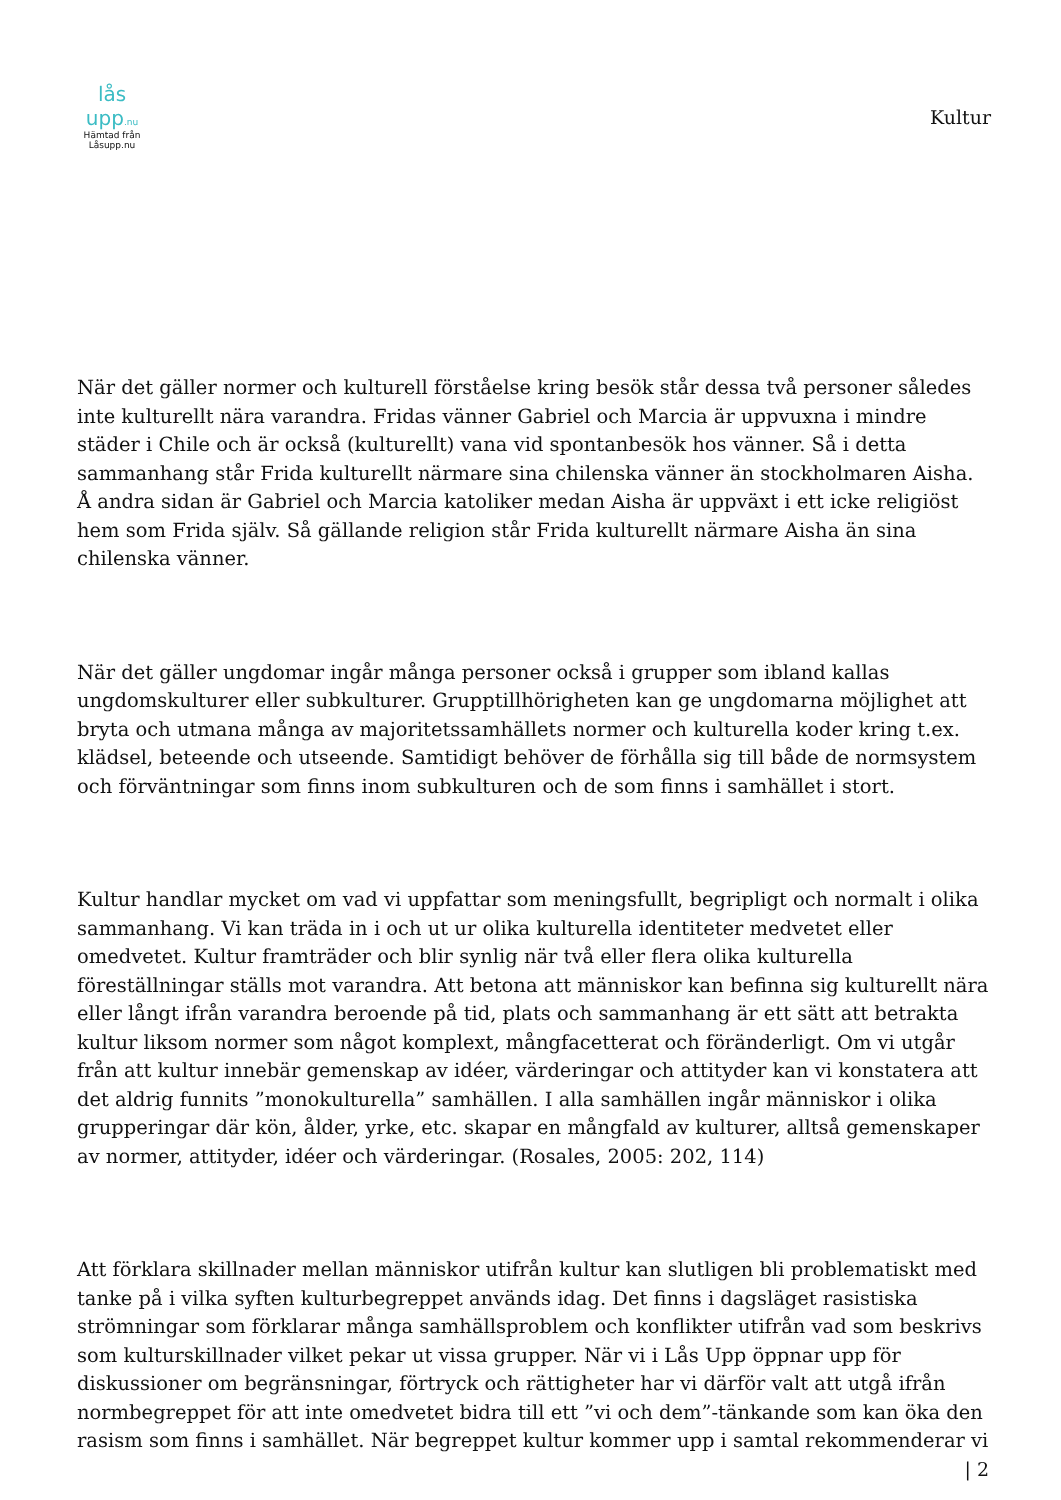lås upp.nu
Hämtad från
Låsupp.nu
Kultur
När det gäller normer och kulturell förståelse kring besök står dessa två personer således inte kulturellt nära varandra. Fridas vänner Gabriel och Marcia är uppvuxna i mindre städer i Chile och är också (kulturellt) vana vid spontanbesök hos vänner. Så i detta sammanhang står Frida kulturellt närmare sina chilenska vänner än stockholmaren Aisha. Å andra sidan är Gabriel och Marcia katoliker medan Aisha är uppväxt i ett icke religiöst hem som Frida själv. Så gällande religion står Frida kulturellt närmare Aisha än sina chilenska vänner.
När det gäller ungdomar ingår många personer också i grupper som ibland kallas ungdomskulturer eller subkulturer. Grupptillhörigheten kan ge ungdomarna möjlighet att bryta och utmana många av majoritetssamhällets normer och kulturella koder kring t.ex. klädsel, beteende och utseende. Samtidigt behöver de förhålla sig till både de normsystem och förväntningar som finns inom subkulturen och de som finns i samhället i stort.
Kultur handlar mycket om vad vi uppfattar som meningsfullt, begripligt och normalt i olika sammanhang. Vi kan träda in i och ut ur olika kulturella identiteter medvetet eller omedvetet. Kultur framträder och blir synlig när två eller flera olika kulturella föreställningar ställs mot varandra. Att betona att människor kan befinna sig kulturellt nära eller långt ifrån varandra beroende på tid, plats och sammanhang är ett sätt att betrakta kultur liksom normer som något komplext, mångfacetterat och föränderligt. Om vi utgår från att kultur innebär gemenskap av idéer, värderingar och attityder kan vi konstatera att det aldrig funnits ”monokulturella” samhällen. I alla samhällen ingår människor i olika grupperingar där kön, ålder, yrke, etc. skapar en mångfald av kulturer, alltså gemenskaper av normer, attityder, idéer och värderingar. (Rosales, 2005: 202, 114)
Att förklara skillnader mellan människor utifrån kultur kan slutligen bli problematiskt med tanke på i vilka syften kulturbegreppet används idag. Det finns i dagsläget rasistiska strömningar som förklarar många samhällsproblem och konflikter utifrån vad som beskrivs som kulturskillnader vilket pekar ut vissa grupper. När vi i Lås Upp öppnar upp för diskussioner om begränsningar, förtryck och rättigheter har vi därför valt att utgå ifrån normbegreppet för att inte omedvetet bidra till ett ”vi och dem”-tänkande som kan öka den rasism som finns i samhället. När begreppet kultur kommer upp i samtal rekommenderar vi
| 2